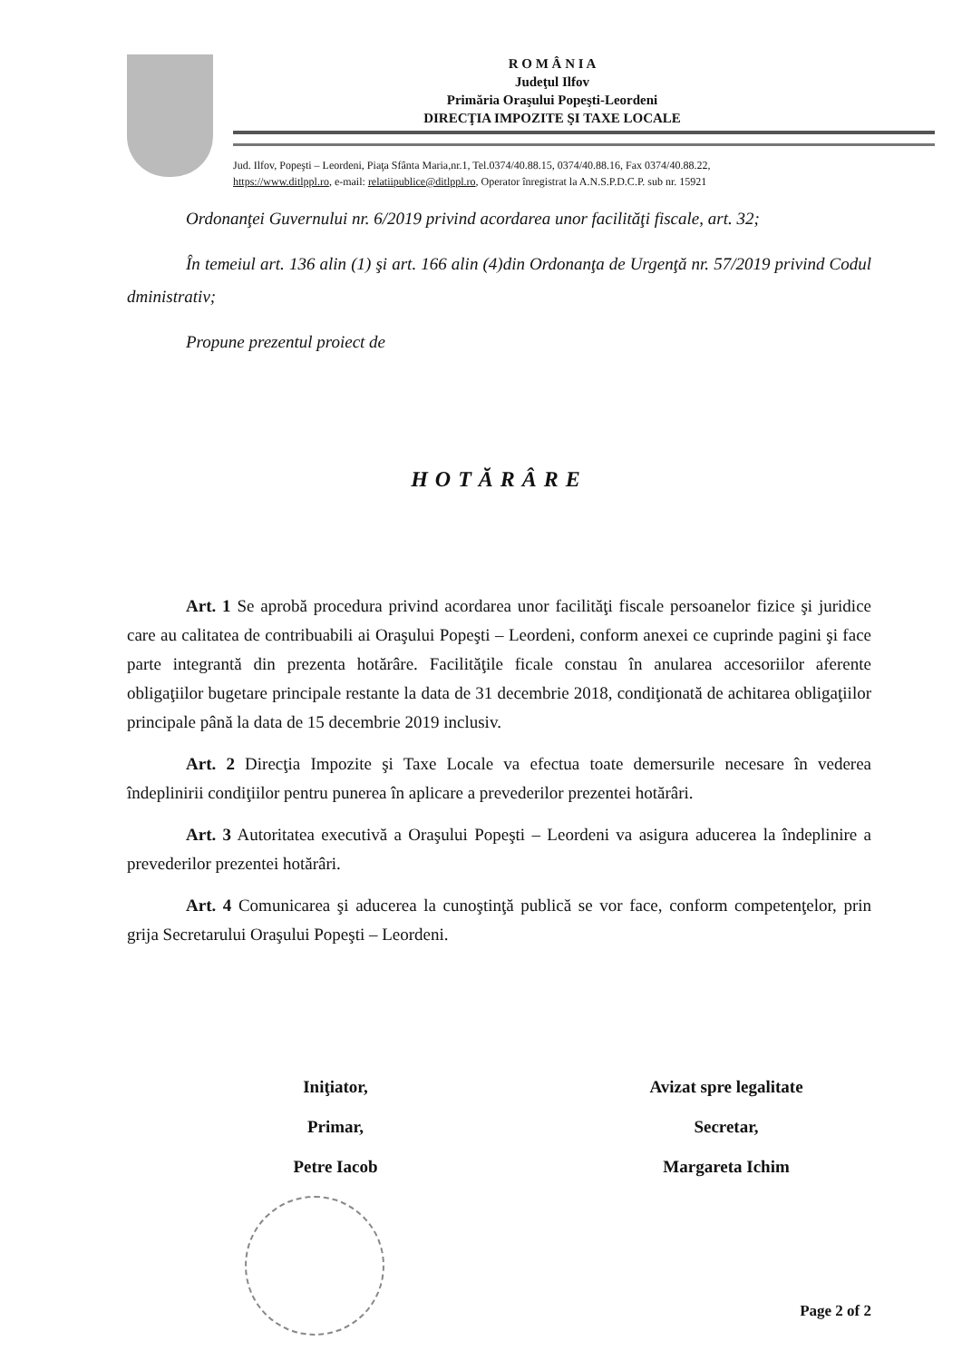R O M Â N I A
Judeţul Ilfov
Primăria Oraşului Popeşti-Leordeni
DIRECŢIA IMPOZITE ŞI TAXE LOCALE
Jud. Ilfov, Popeşti – Leordeni, Piaţa Sfânta Maria,nr.1, Tel.0374/40.88.15, 0374/40.88.16, Fax 0374/40.88.22,
https://www.ditlppl.ro, e-mail: relatiipublice@ditlppl.ro, Operator înregistrat la A.N.S.P.D.C.P. sub nr. 15921
Ordonanţei Guvernului nr. 6/2019 privind acordarea unor facilităţi fiscale, art. 32;
În temeiul art. 136 alin (1) şi art. 166 alin (4)din Ordonanţa de Urgenţă nr. 57/2019 privind Codul dministrativ;
Propune prezentul proiect de
HOTĂRÂRE
Art. 1 Se aprobă procedura privind acordarea unor facilităţi fiscale persoanelor fizice şi juridice care au calitatea de contribuabili ai Oraşului Popeşti – Leordeni, conform anexei ce cuprinde pagini şi face parte integrantă din prezenta hotărâre. Facilităţile ficale constau în anularea accesoriilor aferente obligaţiilor bugetare principale restante la data de 31 decembrie 2018, condiţionată de achitarea obligaţiilor principale până la data de 15 decembrie 2019 inclusiv.
Art. 2 Direcţia Impozite şi Taxe Locale va efectua toate demersurile necesare în vederea îndeplinirii condiţiilor pentru punerea în aplicare a prevederilor prezentei hotărâri.
Art. 3 Autoritatea executivă a Oraşului Popeşti – Leordeni va asigura aducerea la îndeplinire a prevederilor prezentei hotărâri.
Art. 4 Comunicarea şi aducerea la cunoştinţă publică se vor face, conform competenţelor, prin grija Secretarului Oraşului Popeşti – Leordeni.
Iniţiator,
Primar,
Petre Iacob
Avizat spre legalitate
Secretar,
Margareta Ichim
Page 2 of 2